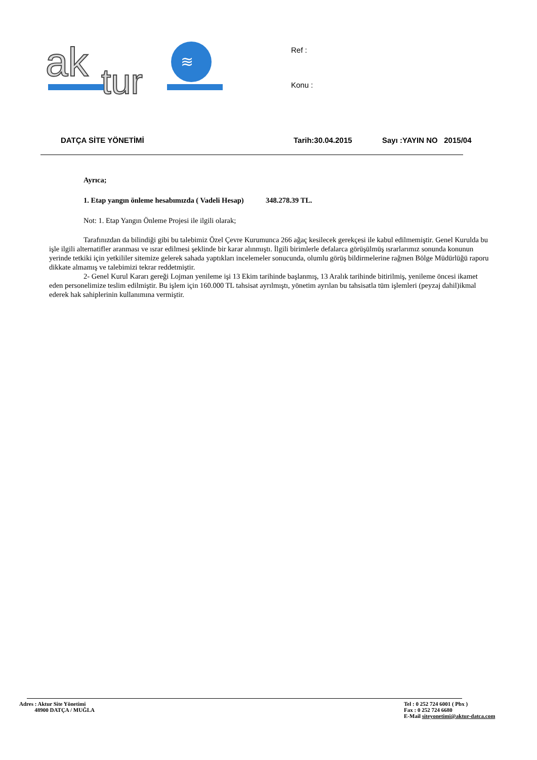ak
tur
≋
Ref :
Konu :
DATÇA SİTE YÖNETİMİ Tarih:30.04.2015 Sayı :YAYIN NO 2015/04
Ayrıca;
1. Etap yangın önleme hesabımızda ( Vadeli Hesap) 348.278.39 TL.
Not: 1. Etap Yangın Önleme Projesi ile ilgili olarak;
Tarafınızdan da bilindiği gibi bu talebimiz Özel Çevre Kurumunca 266 ağaç kesilecek gerekçesi ile kabul edilmemiştir. Genel Kurulda bu işle ilgili alternatifler aranması ve ısrar edilmesi şeklinde bir karar alınmıştı. İlgili birimlerle defalarca görüşülmüş ısrarlarımız sonunda konunun yerinde tetkiki için yetkililer sitemize gelerek sahada yaptıkları incelemeler sonucunda, olumlu görüş bildirmelerine rağmen Bölge Müdürlüğü raporu dikkate almamış ve talebimizi tekrar reddetmiştir.
2- Genel Kurul Kararı gereği Lojman yenileme işi 13 Ekim tarihinde başlanmış, 13 Aralık tarihinde bitirilmiş, yenileme öncesi ikamet eden personelimize teslim edilmiştir. Bu işlem için 160.000 TL tahsisat ayrılmıştı, yönetim ayrılan bu tahsisatla tüm işlemleri (peyzaj dahil)ikmal ederek hak sahiplerinin kullanımına vermiştir.
Adres : Aktur Site Yönetimi
48900 DATÇA / MUĞLA
Tel : 0 252 724 6001 ( Pbx )
Fax : 0 252 724 6680
E-Mail siteyonetimi@aktur-datca.com